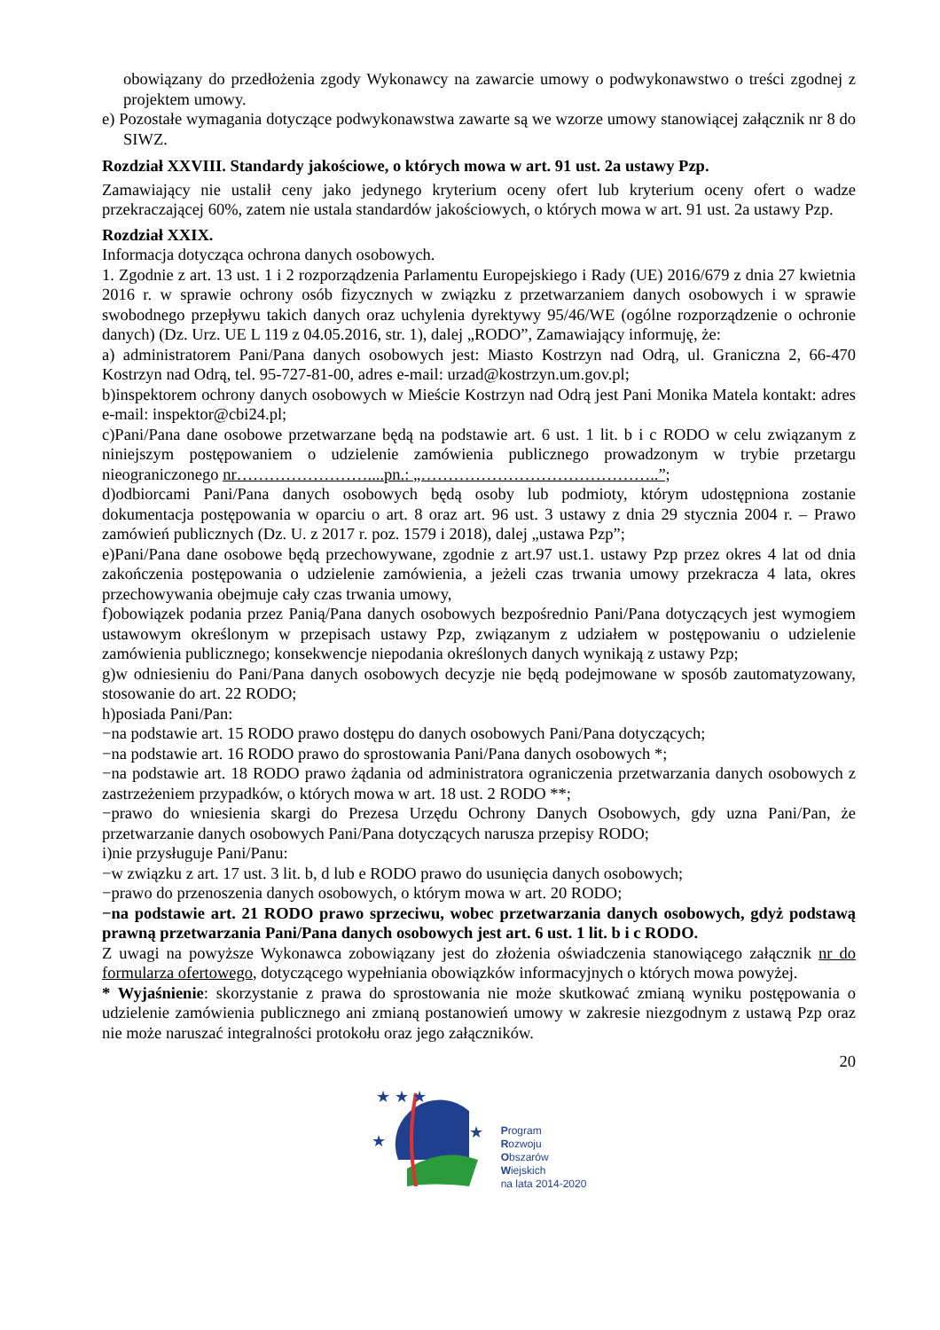obowiązany do przedłożenia zgody Wykonawcy na zawarcie umowy o podwykonawstwo o treści zgodnej z projektem umowy.
e) Pozostałe wymagania dotyczące podwykonawstwa zawarte są we wzorze umowy stanowiącej załącznik nr 8 do SIWZ.
Rozdział XXVIII. Standardy jakościowe, o których mowa w art. 91 ust. 2a ustawy Pzp.
Zamawiający nie ustalił ceny jako jedynego kryterium oceny ofert lub kryterium oceny ofert o wadze przekraczającej 60%, zatem nie ustala standardów jakościowych, o których mowa w art. 91 ust. 2a ustawy Pzp.
Rozdział XXIX.
Informacja dotycząca ochrona danych osobowych.
1. Zgodnie z art. 13 ust. 1 i 2 rozporządzenia Parlamentu Europejskiego i Rady (UE) 2016/679 z dnia 27 kwietnia 2016 r. w sprawie ochrony osób fizycznych w związku z przetwarzaniem danych osobowych i w sprawie swobodnego przepływu takich danych oraz uchylenia dyrektywy 95/46/WE (ogólne rozporządzenie o ochronie danych) (Dz. Urz. UE L 119 z 04.05.2016, str. 1), dalej „RODO”, Zamawiający informuję, że:
a) administratorem Pani/Pana danych osobowych jest: Miasto Kostrzyn nad Odrą, ul. Graniczna 2, 66-470 Kostrzyn nad Odrą, tel. 95-727-81-00, adres e-mail: urzad@kostrzyn.um.gov.pl;
b)inspektorem ochrony danych osobowych w Mieście Kostrzyn nad Odrą jest Pani Monika Matela kontakt: adres e-mail: inspektor@cbi24.pl;
c)Pani/Pana dane osobowe przetwarzane będą na podstawie art. 6 ust. 1 lit. b i c RODO w celu związanym z niniejszym postępowaniem o udzielenie zamówienia publicznego prowadzonym w trybie przetargu nieograniczonego nr……………………....pn.: „……………………………………..”;
d)odbiorcami Pani/Pana danych osobowych będą osoby lub podmioty, którym udostępniona zostanie dokumentacja postępowania w oparciu o art. 8 oraz art. 96 ust. 3 ustawy z dnia 29 stycznia 2004 r. – Prawo zamówień publicznych (Dz. U. z 2017 r. poz. 1579 i 2018), dalej „ustawa Pzp”;
e)Pani/Pana dane osobowe będą przechowywane, zgodnie z art.97 ust.1. ustawy Pzp przez okres 4 lat od dnia zakończenia postępowania o udzielenie zamówienia, a jeżeli czas trwania umowy przekracza 4 lata, okres przechowywania obejmuje cały czas trwania umowy,
f)obowiązek podania przez Panią/Pana danych osobowych bezpośrednio Pani/Pana dotyczących jest wymogiem ustawowym określonym w przepisach ustawy Pzp, związanym z udziałem w postępowaniu o udzielenie zamówienia publicznego; konsekwencje niepodania określonych danych wynikają z ustawy Pzp;
g)w odniesieniu do Pani/Pana danych osobowych decyzje nie będą podejmowane w sposób zautomatyzowany, stosowanie do art. 22 RODO;
h)posiada Pani/Pan:
−na podstawie art. 15 RODO prawo dostępu do danych osobowych Pani/Pana dotyczących;
−na podstawie art. 16 RODO prawo do sprostowania Pani/Pana danych osobowych *;
−na podstawie art. 18 RODO prawo żądania od administratora ograniczenia przetwarzania danych osobowych z zastrzeżeniem przypadków, o których mowa w art. 18 ust. 2 RODO **;
−prawo do wniesienia skargi do Prezesa Urzędu Ochrony Danych Osobowych, gdy uzna Pani/Pan, że przetwarzanie danych osobowych Pani/Pana dotyczących narusza przepisy RODO;
i)nie przysługuje Pani/Panu:
−w związku z art. 17 ust. 3 lit. b, d lub e RODO prawo do usunięcia danych osobowych;
−prawo do przenoszenia danych osobowych, o którym mowa w art. 20 RODO;
−na podstawie art. 21 RODO prawo sprzeciwu, wobec przetwarzania danych osobowych, gdyż podstawą prawną przetwarzania Pani/Pana danych osobowych jest art. 6 ust. 1 lit. b i c RODO.
Z uwagi na powyższe Wykonawca zobowiązany jest do złożenia oświadczenia stanowiącego załącznik nr do formularza ofertowego, dotyczącego wypełniania obowiązków informacyjnych o których mowa powyżej.
* Wyjaśnienie: skorzystanie z prawa do sprostowania nie może skutkować zmianą wyniku postępowania o udzielenie zamówienia publicznego ani zmianą postanowień umowy w zakresie niezgodnym z ustawą Pzp oraz nie może naruszać integralności protokołu oraz jego załączników.
20
★ ★ ★
★
★
Program
Rozwoju
Obszarów
Wiejskich
na lata 2014-2020